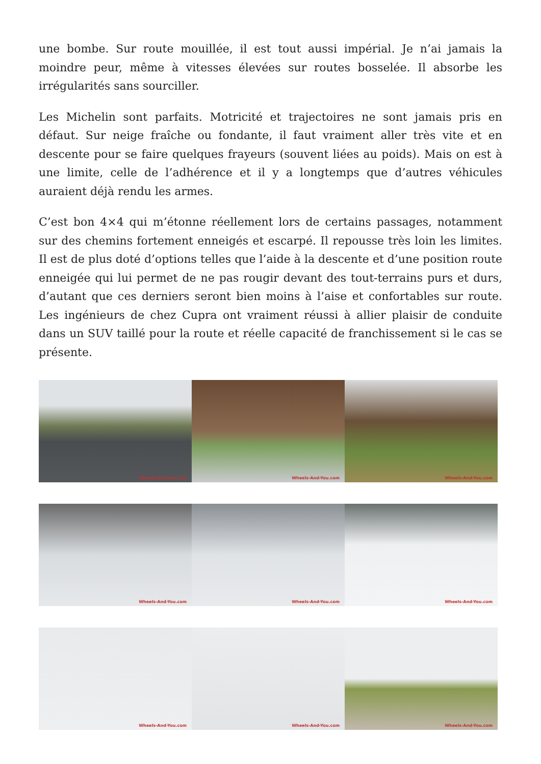une bombe. Sur route mouillée, il est tout aussi impérial. Je n’ai jamais la moindre peur, même à vitesses élevées sur routes bosselée. Il absorbe les irrégularités sans sourciller.
Les Michelin sont parfaits. Motricité et trajectoires ne sont jamais pris en défaut. Sur neige fraîche ou fondante, il faut vraiment aller très vite et en descente pour se faire quelques frayeurs (souvent liées au poids). Mais on est à une limite, celle de l’adhérence et il y a longtemps que d’autres véhicules auraient déjà rendu les armes.
C’est bon 4×4 qui m’étonne réellement lors de certains passages, notamment sur des chemins fortement enneigés et escarpé. Il repousse très loin les limites. Il est de plus doté d’options telles que l’aide à la descente et d’une position route enneigée qui lui permet de ne pas rougir devant des tout-terrains purs et durs, d’autant que ces derniers seront bien moins à l’aise et confortables sur route. Les ingénieurs de chez Cupra ont vraiment réussi à allier plaisir de conduite dans un SUV taillé pour la route et réelle capacité de franchissement si le cas se présente.
Wheels-And-You.com
Wheels-And-You.com
Wheels-And-You.com
Wheels-And-You.com
Wheels-And-You.com
Wheels-And-You.com
Wheels-And-You.com
Wheels-And-You.com
Wheels-And-You.com